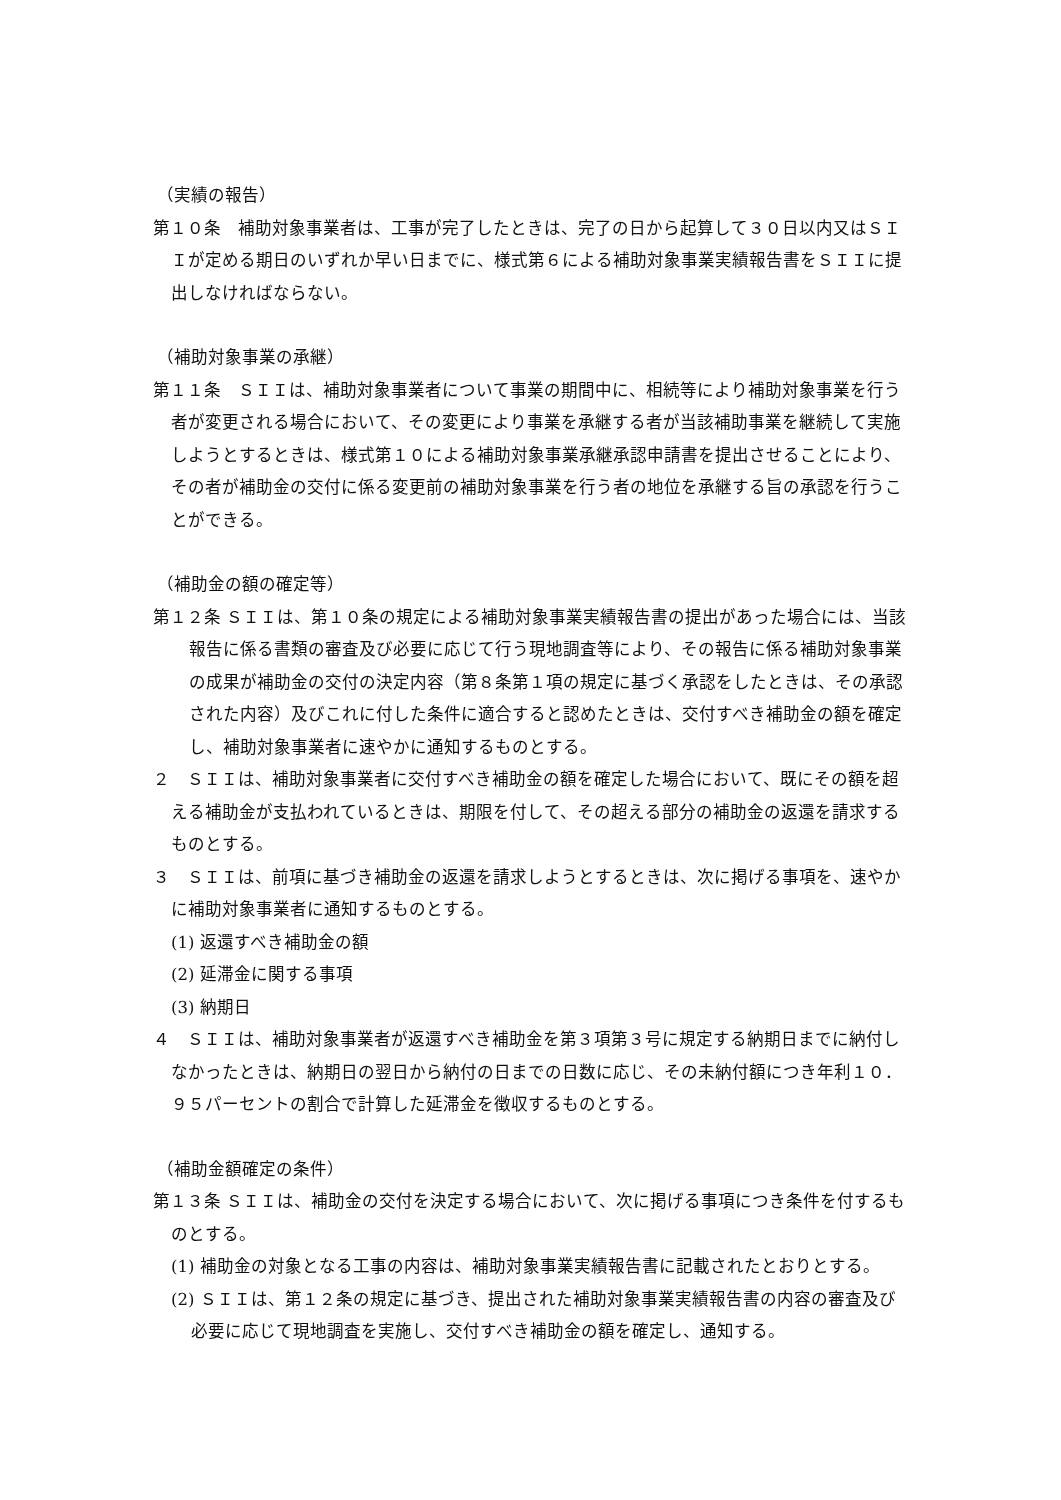（実績の報告）
第１０条　補助対象事業者は、工事が完了したときは、完了の日から起算して３０日以内又はＳＩＩが定める期日のいずれか早い日までに、様式第６による補助対象事業実績報告書をＳＩＩに提出しなければならない。
（補助対象事業の承継）
第１１条　ＳＩＩは、補助対象事業者について事業の期間中に、相続等により補助対象事業を行う者が変更される場合において、その変更により事業を承継する者が当該補助事業を継続して実施しようとするときは、様式第１０による補助対象事業承継承認申請書を提出させることにより、その者が補助金の交付に係る変更前の補助対象事業を行う者の地位を承継する旨の承認を行うことができる。
（補助金の額の確定等）
第１２条 ＳＩＩは、第１０条の規定による補助対象事業実績報告書の提出があった場合には、当該報告に係る書類の審査及び必要に応じて行う現地調査等により、その報告に係る補助対象事業の成果が補助金の交付の決定内容（第８条第１項の規定に基づく承認をしたときは、その承認された内容）及びこれに付した条件に適合すると認めたときは、交付すべき補助金の額を確定し、補助対象事業者に速やかに通知するものとする。
２　ＳＩＩは、補助対象事業者に交付すべき補助金の額を確定した場合において、既にその額を超える補助金が支払われているときは、期限を付して、その超える部分の補助金の返還を請求するものとする。
３　ＳＩＩは、前項に基づき補助金の返還を請求しようとするときは、次に掲げる事項を、速やかに補助対象事業者に通知するものとする。
(1) 返還すべき補助金の額
(2) 延滞金に関する事項
(3) 納期日
４　ＳＩＩは、補助対象事業者が返還すべき補助金を第３項第３号に規定する納期日までに納付しなかったときは、納期日の翌日から納付の日までの日数に応じ、その未納付額につき年利１０．９５パーセントの割合で計算した延滞金を徴収するものとする。
（補助金額確定の条件）
第１３条 ＳＩＩは、補助金の交付を決定する場合において、次に掲げる事項につき条件を付するものとする。
(1) 補助金の対象となる工事の内容は、補助対象事業実績報告書に記載されたとおりとする。
(2) ＳＩＩは、第１２条の規定に基づき、提出された補助対象事業実績報告書の内容の審査及び必要に応じて現地調査を実施し、交付すべき補助金の額を確定し、通知する。